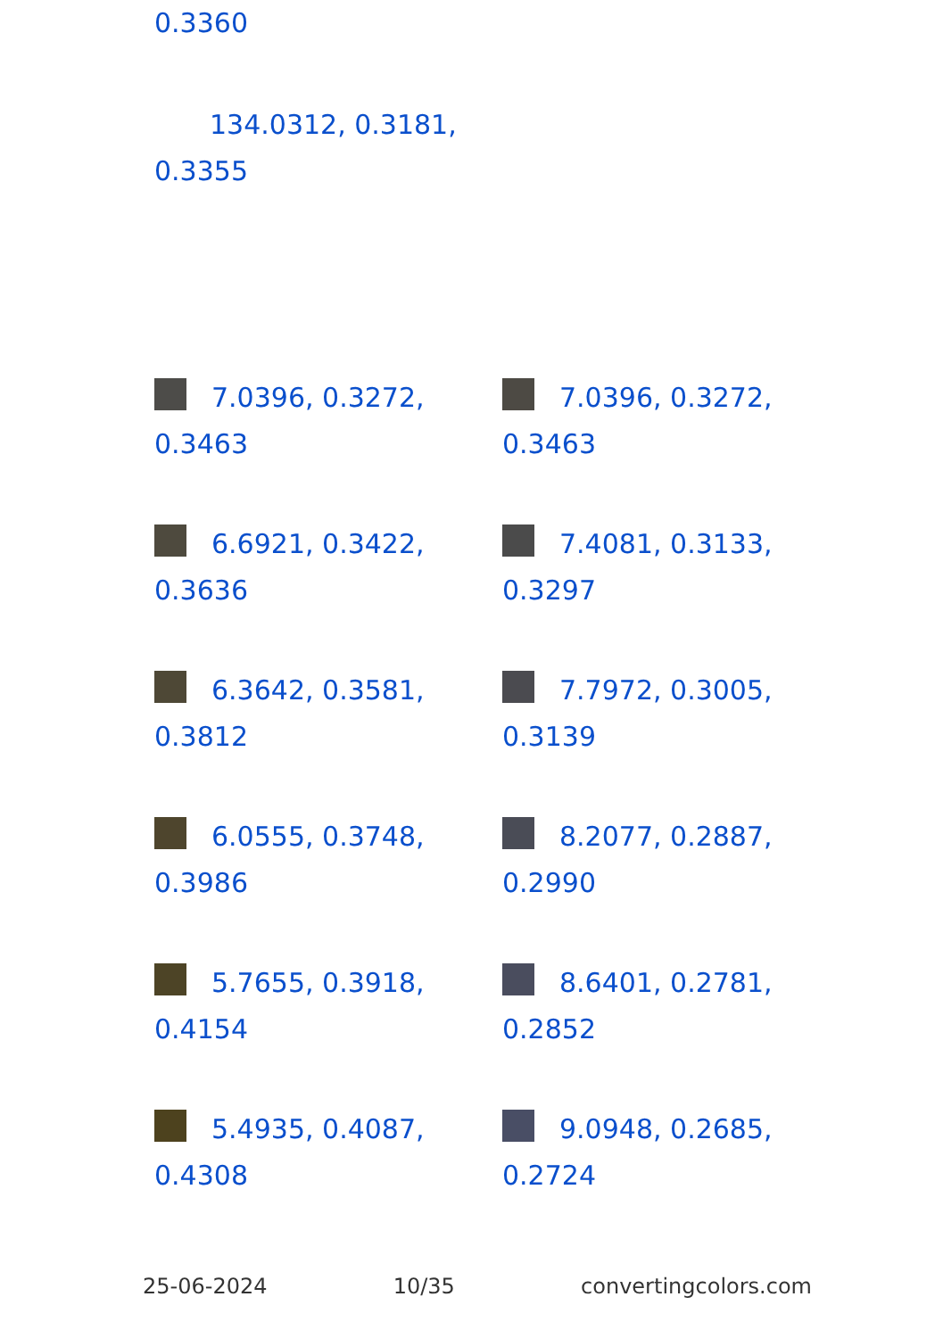0.3360
134.0312, 0.3181,
0.3355
7.0396, 0.3272,
0.3463
7.0396, 0.3272,
0.3463
6.6921, 0.3422,
0.3636
7.4081, 0.3133,
0.3297
6.3642, 0.3581,
0.3812
7.7972, 0.3005,
0.3139
6.0555, 0.3748,
0.3986
8.2077, 0.2887,
0.2990
5.7655, 0.3918,
0.4154
8.6401, 0.2781,
0.2852
5.4935, 0.4087,
0.4308
9.0948, 0.2685,
0.2724
25-06-2024 10/35 convertingcolors.com